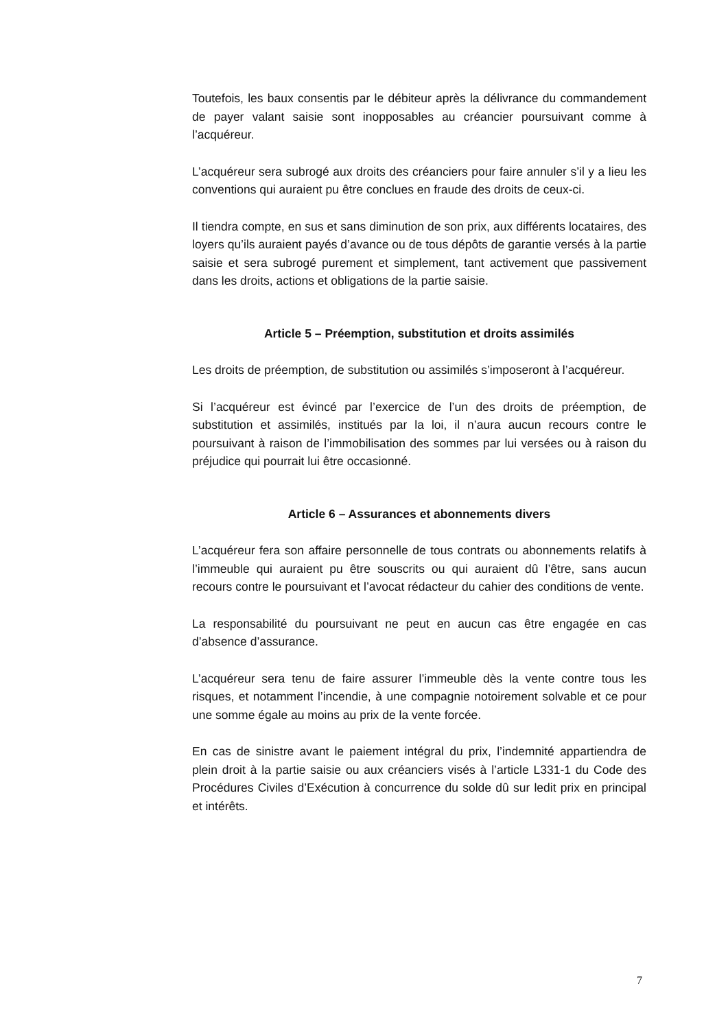Toutefois, les baux consentis par le débiteur après la délivrance du commandement de payer valant saisie sont inopposables au créancier poursuivant comme à l’acquéreur.
L’acquéreur sera subrogé aux droits des créanciers pour faire annuler s’il y a lieu les conventions qui auraient pu être conclues en fraude des droits de ceux-ci.
Il tiendra compte, en sus et sans diminution de son prix, aux différents locataires, des loyers qu’ils auraient payés d’avance ou de tous dépôts de garantie versés à la partie saisie et sera subrogé purement et simplement, tant activement que passivement dans les droits, actions et obligations de la partie saisie.
Article 5 – Préemption, substitution et droits assimilés
Les droits de préemption, de substitution ou assimilés s’imposeront à l’acquéreur.
Si l’acquéreur est évincé par l’exercice de l’un des droits de préemption, de substitution et assimilés, institués par la loi, il n’aura aucun recours contre le poursuivant à raison de l’immobilisation des sommes par lui versées ou à raison du préjudice qui pourrait lui être occasionné.
Article 6 – Assurances et abonnements divers
L’acquéreur fera son affaire personnelle de tous contrats ou abonnements relatifs à l’immeuble qui auraient pu être souscrits ou qui auraient dû l’être, sans aucun recours contre le poursuivant et l’avocat rédacteur du cahier des conditions de vente.
La responsabilité du poursuivant ne peut en aucun cas être engagée en cas d’absence d’assurance.
L’acquéreur sera tenu de faire assurer l’immeuble dès la vente contre tous les risques, et notamment l’incendie, à une compagnie notoirement solvable et ce pour une somme égale au moins au prix de la vente forcée.
En cas de sinistre avant le paiement intégral du prix, l’indemnité appartiendra de plein droit à la partie saisie ou aux créanciers visés à l’article L331-1 du Code des Procédures Civiles d’Exécution à concurrence du solde dû sur ledit prix en principal et intérêts.
7